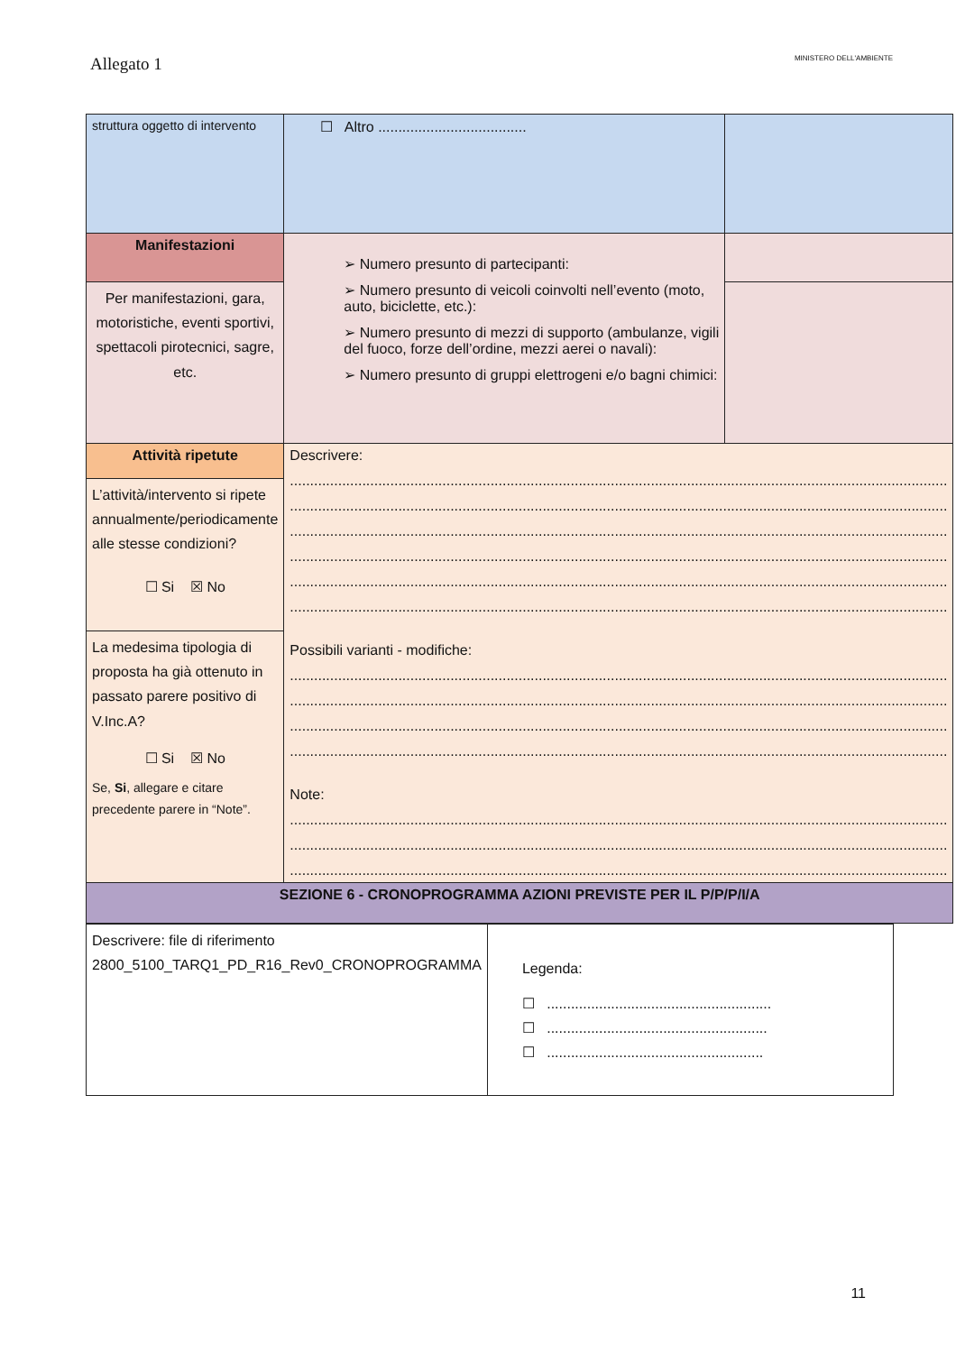Allegato 1 MINISTERO DELL'AMBIENTE
| struttura oggetto di intervento | ☐ Altro ..................................... | |
| Manifestazioni | ➢ Numero presunto di partecipanti: ➢ Numero presunto di veicoli coinvolti nell’evento (moto, auto, biciclette, etc.): ➢ Numero presunto di mezzi di supporto (ambulanze, vigili del fuoco, forze dell’ordine, mezzi aerei o navali): ➢ Numero presunto di gruppi elettrogeni e/o bagni chimici: | |
| Per manifestazioni, gara, motoristiche, eventi sportivi, spettacoli pirotecnici, sagre, etc. | | |
| Attività ripetute | Descrivere: .................................................................................................................................................................... .................................................................................................................................................................... .................................................................................................................................................................... .................................................................................................................................................................... .................................................................................................................................................................... .................................................................................................................................................................... Possibili varianti - modifiche: .................................................................................................................................................................... .................................................................................................................................................................... .................................................................................................................................................................... .................................................................................................................................................................... Note: .................................................................................................................................................................... .................................................................................................................................................................... .................................................................................................................................................................... | |
| L’attività/intervento si ripete annualmente/periodicamente alle stesse condizioni? ☐ Si ☒ No | | |
| La medesima tipologia di proposta ha già ottenuto in passato parere positivo di V.Inc.A? ☐ Si ☒ No Se, Si , allegare e citare precedente parere in “Note”. | | |
| SEZIONE 6 - CRONOPROGRAMMA AZIONI PREVISTE PER IL P/P/P/I/A | | |
| Descrivere: file di riferimento 2800_5100_TARQ1_PD_R16_Rev0_CRONOPROGRAMMA | Legenda: ☐ ........................................................ ☐ ....................................................... ☐ ...................................................... |
11